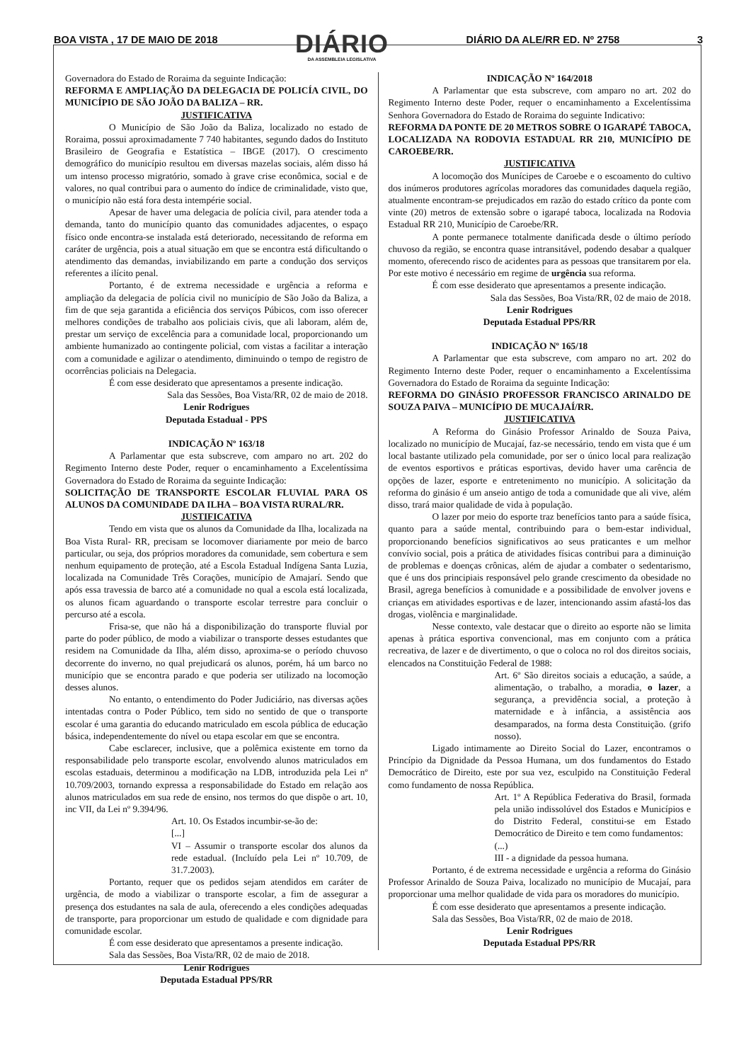BOA VISTA , 17 DE MAIO DE 2018
DIÁRIO
DA ASSEMBLEIA LEGISLATIVA
DIÁRIO DA ALE/RR ED. Nº 2758 3
Governadora do Estado de Roraima da seguinte Indicação:
REFORMA E AMPLIAÇÃO DA DELEGACIA DE POLICÍA CIVIL, DO MUNICÍPIO DE SÃO JOÃO DA BALIZA – RR.
JUSTIFICATIVA
O Município de São João da Baliza, localizado no estado de Roraima, possui aproximadamente 7 740 habitantes, segundo dados do Instituto Brasileiro de Geografia e Estatística – IBGE (2017). O crescimento demográfico do município resultou em diversas mazelas sociais, além disso há um intenso processo migratório, somado à grave crise econômica, social e de valores, no qual contribui para o aumento do índice de criminalidade, visto que, o município não está fora desta intempérie social.
Apesar de haver uma delegacia de polícia civil, para atender toda a demanda, tanto do município quanto das comunidades adjacentes, o espaço físico onde encontra-se instalada está deteriorado, necessitando de reforma em caráter de urgência, pois a atual situação em que se encontra está dificultando o atendimento das demandas, inviabilizando em parte a condução dos serviços referentes a ilícito penal.
Portanto, é de extrema necessidade e urgência a reforma e ampliação da delegacia de polícia civil no município de São João da Baliza, a fim de que seja garantida a eficiência dos serviços Púbicos, com isso oferecer melhores condições de trabalho aos policiais civis, que ali laboram, além de, prestar um serviço de excelência para a comunidade local, proporcionando um ambiente humanizado ao contingente policial, com vistas a facilitar a interação com a comunidade e agilizar o atendimento, diminuindo o tempo de registro de ocorrências policiais na Delegacia.
É com esse desiderato que apresentamos a presente indicação.
Sala das Sessões, Boa Vista/RR, 02 de maio de 2018.
Lenir Rodrigues
Deputada Estadual - PPS
INDICAÇÃO Nº 163/18
A Parlamentar que esta subscreve, com amparo no art. 202 do Regimento Interno deste Poder, requer o encaminhamento a Excelentíssima Governadora do Estado de Roraima da seguinte Indicação:
SOLICITAÇÃO DE TRANSPORTE ESCOLAR FLUVIAL PARA OS ALUNOS DA COMUNIDADE DA ILHA – BOA VISTA RURAL/RR.
JUSTIFICATIVA
Tendo em vista que os alunos da Comunidade da Ilha, localizada na Boa Vista Rural- RR, precisam se locomover diariamente por meio de barco particular, ou seja, dos próprios moradores da comunidade, sem cobertura e sem nenhum equipamento de proteção, até a Escola Estadual Indígena Santa Luzia, localizada na Comunidade Três Corações, município de Amajarí. Sendo que após essa travessia de barco até a comunidade no qual a escola está localizada, os alunos ficam aguardando o transporte escolar terrestre para concluir o percurso até a escola.
Frisa-se, que não há a disponibilização do transporte fluvial por parte do poder público, de modo a viabilizar o transporte desses estudantes que residem na Comunidade da Ilha, além disso, aproxima-se o período chuvoso decorrente do inverno, no qual prejudicará os alunos, porém, há um barco no município que se encontra parado e que poderia ser utilizado na locomoção desses alunos.
No entanto, o entendimento do Poder Judiciário, nas diversas ações intentadas contra o Poder Público, tem sido no sentido de que o transporte escolar é uma garantia do educando matriculado em escola pública de educação básica, independentemente do nível ou etapa escolar em que se encontra.
Cabe esclarecer, inclusive, que a polêmica existente em torno da responsabilidade pelo transporte escolar, envolvendo alunos matriculados em escolas estaduais, determinou a modificação na LDB, introduzida pela Lei nº 10.709/2003, tornando expressa a responsabilidade do Estado em relação aos alunos matriculados em sua rede de ensino, nos termos do que dispõe o art. 10, inc VII, da Lei nº 9.394/96.
Art. 10. Os Estados incumbir-se-ão de:
[...]
VI – Assumir o transporte escolar dos alunos da rede estadual. (Incluído pela Lei nº 10.709, de 31.7.2003).
Portanto, requer que os pedidos sejam atendidos em caráter de urgência, de modo a viabilizar o transporte escolar, a fim de assegurar a presença dos estudantes na sala de aula, oferecendo a eles condições adequadas de transporte, para proporcionar um estudo de qualidade e com dignidade para comunidade escolar.
É com esse desiderato que apresentamos a presente indicação.
Sala das Sessões, Boa Vista/RR, 02 de maio de 2018.
Lenir Rodrigues
Deputada Estadual PPS/RR
INDICAÇÃO Nº 164/2018
A Parlamentar que esta subscreve, com amparo no art. 202 do Regimento Interno deste Poder, requer o encaminhamento a Excelentíssima Senhora Governadora do Estado de Roraima do seguinte Indicativo:
REFORMA DA PONTE DE 20 METROS SOBRE O IGARAPÉ TABOCA, LOCALIZADA NA RODOVIA ESTADUAL RR 210, MUNICÍPIO DE CAROEBE/RR.
JUSTIFICATIVA
A locomoção dos Munícipes de Caroebe e o escoamento do cultivo dos inúmeros produtores agrícolas moradores das comunidades daquela região, atualmente encontram-se prejudicados em razão do estado crítico da ponte com vinte (20) metros de extensão sobre o igarapé taboca, localizada na Rodovia Estadual RR 210, Município de Caroebe/RR.
A ponte permanece totalmente danificada desde o último período chuvoso da região, se encontra quase intransitável, podendo desabar a qualquer momento, oferecendo risco de acidentes para as pessoas que transitarem por ela. Por este motivo é necessário em regime de urgência sua reforma.
É com esse desiderato que apresentamos a presente indicação.
Sala das Sessões, Boa Vista/RR, 02 de maio de 2018.
Lenir Rodrigues
Deputada Estadual PPS/RR
INDICAÇÃO Nº 165/18
A Parlamentar que esta subscreve, com amparo no art. 202 do Regimento Interno deste Poder, requer o encaminhamento a Excelentíssima Governadora do Estado de Roraima da seguinte Indicação:
REFORMA DO GINÁSIO PROFESSOR FRANCISCO ARINALDO DE SOUZA PAIVA – MUNICÍPIO DE MUCAJAÍ/RR.
JUSTIFICATIVA
A Reforma do Ginásio Professor Arinaldo de Souza Paiva, localizado no município de Mucajaí, faz-se necessário, tendo em vista que é um local bastante utilizado pela comunidade, por ser o único local para realização de eventos esportivos e práticas esportivas, devido haver uma carência de opções de lazer, esporte e entretenimento no município. A solicitação da reforma do ginásio é um anseio antigo de toda a comunidade que ali vive, além disso, trará maior qualidade de vida à população.
O lazer por meio do esporte traz benefícios tanto para a saúde física, quanto para a saúde mental, contribuindo para o bem-estar individual, proporcionando benefícios significativos ao seus praticantes e um melhor convívio social, pois a prática de atividades físicas contribui para a diminuição de problemas e doenças crônicas, além de ajudar a combater o sedentarismo, que é uns dos principiais responsável pelo grande crescimento da obesidade no Brasil, agrega benefícios à comunidade e a possibilidade de envolver jovens e crianças em atividades esportivas e de lazer, intencionando assim afastá-los das drogas, violência e marginalidade.
Nesse contexto, vale destacar que o direito ao esporte não se limita apenas à prática esportiva convencional, mas em conjunto com a prática recreativa, de lazer e de divertimento, o que o coloca no rol dos direitos sociais, elencados na Constituição Federal de 1988:
Art. 6º São direitos sociais a educação, a saúde, a alimentação, o trabalho, a moradia, o lazer, a segurança, a previdência social, a proteção à maternidade e à infância, a assistência aos desamparados, na forma desta Constituição. (grifo nosso).
Ligado intimamente ao Direito Social do Lazer, encontramos o Princípio da Dignidade da Pessoa Humana, um dos fundamentos do Estado Democrático de Direito, este por sua vez, esculpido na Constituição Federal como fundamento de nossa República.
Art. 1º A República Federativa do Brasil, formada pela união indissolúvel dos Estados e Municípios e do Distrito Federal, constitui-se em Estado Democrático de Direito e tem como fundamentos:
(...)
III - a dignidade da pessoa humana.
Portanto, é de extrema necessidade e urgência a reforma do Ginásio Professor Arinaldo de Souza Paiva, localizado no município de Mucajaí, para proporcionar uma melhor qualidade de vida para os moradores do município.
É com esse desiderato que apresentamos a presente indicação.
Sala das Sessões, Boa Vista/RR, 02 de maio de 2018.
Lenir Rodrigues
Deputada Estadual PPS/RR